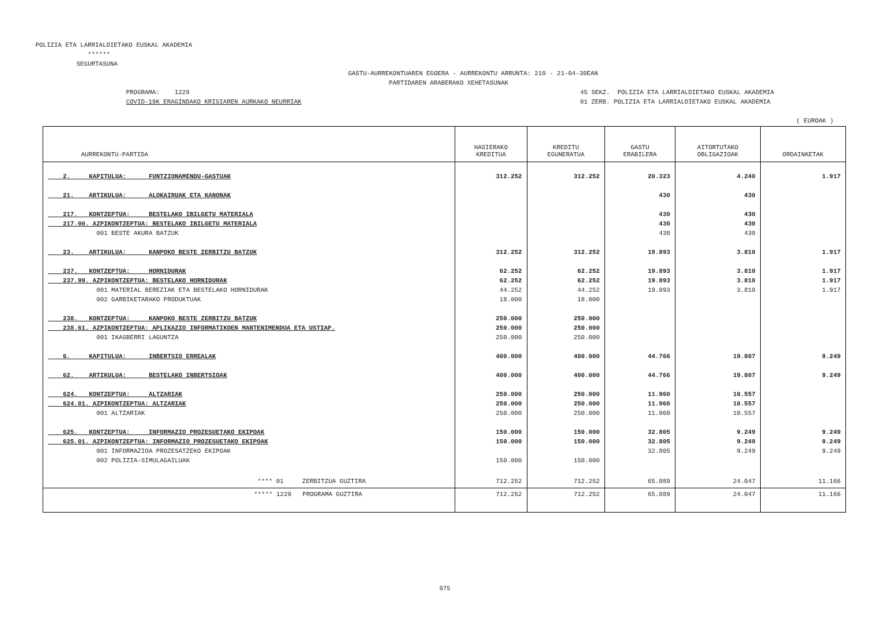POLIZIA ETA LARRIALDIETAKO EUSKAL AKADEMIA
******
SEGURTASUNA
GASTU-AURREKONTUAREN EGOERA - AURREKONTU ARRUNTA: 210 - 21-04-30EAN
PARTIDAREN ARABERAKO XEHETASUNAK
PROGRAMA: 1229
COVID-19K ERAGINDAKO KRISIAREN AURKAKO NEURRIAK
45 SEKZ. POLIZIA ETA LARRIALDIETAKO EUSKAL AKADEMIA
01 ZERB. POLIZIA ETA LARRIALDIETAKO EUSKAL AKADEMIA
( EUROAK )
| AURREKONTU-PARTIDA | HASIERAKO KREDITUA | KREDITU EGUNERATUA | GASTU ERABILERA | AITORTUTAKO OBLIGAZIOAK | ORDAINKETAK |
| --- | --- | --- | --- | --- | --- |
| 2. KAPITULUA: FUNTZIONAMENDU-GASTUAK | 312.252 | 312.252 | 20.323 | 4.240 | 1.917 |
| 21. ARTIKULUA: ALOKAIRUAK ETA KANONAK | | | 430 | 430 | |
| 217. KONTZEPTUA: BESTELAKO IBILGETU MATERIALA | | | 430 | 430 | |
| 217.00. AZPIKONTZEPTUA: BESTELAKO IBILGETU MATERIALA | | | 430 | 430 | |
| 001 BESTE AKURA BATZUK | | | 430 | 430 | |
| 23. ARTIKULUA: KANPOKO BESTE ZERBITZU BATZUK | 312.252 | 312.252 | 19.893 | 3.810 | 1.917 |
| 237. KONTZEPTUA: HORNIDURAK | 62.252 | 62.252 | 19.893 | 3.810 | 1.917 |
| 237.99. AZPIKONTZEPTUA: BESTELAKO HORNIDURAK | 62.252 | 62.252 | 19.893 | 3.810 | 1.917 |
| 001 MATERIAL BEREZIAK ETA BESTELAKO HORNIDURAK | 44.252 | 44.252 | 19.893 | 3.810 | 1.917 |
| 002 GARBIKETARAKO PRODUKTUAK | 18.000 | 18.000 | | | |
| 238. KONTZEPTUA: KANPOKO BESTE ZERBITZU BATZUK | 250.000 | 250.000 | | | |
| 238.61. AZPIKONTZEPTUA: APLIKAZIO INFORMATIKOEN MANTENIMENDUA ETA USTIAP. | 250.000 | 250.000 | | | |
| 001 IKASBERRI LAGUNTZA | 250.000 | 250.000 | | | |
| 6. KAPITULUA: INBERTSIO ERREALAK | 400.000 | 400.000 | 44.766 | 19.807 | 9.249 |
| 62. ARTIKULUA: BESTELAKO INBERTSIOAK | 400.000 | 400.000 | 44.766 | 19.807 | 9.249 |
| 624. KONTZEPTUA: ALTZARIAK | 250.000 | 250.000 | 11.960 | 10.557 | |
| 624.01. AZPIKONTZEPTUA: ALTZARIAK | 250.000 | 250.000 | 11.960 | 10.557 | |
| 001 ALTZARIAK | 250.000 | 250.000 | 11.960 | 10.557 | |
| 625. KONTZEPTUA: INFORMAZIO PROZESUETAKO EKIPOAK | 150.000 | 150.000 | 32.805 | 9.249 | 9.249 |
| 625.01. AZPIKONTZEPTUA: INFORMAZIO PROZESUETAKO EKIPOAK | 150.000 | 150.000 | 32.805 | 9.249 | 9.249 |
| 001 INFORMAZIOA PROZESATZEKO EKIPOAK | | | 32.805 | 9.249 | 9.249 |
| 002 POLIZIA-SIMULAGAILUAK | 150.000 | 150.000 | | | |
| **** 01 ZERBITZUA GUZTIRA | 712.252 | 712.252 | 65.089 | 24.047 | 11.166 |
| ***** 1229 PROGRAMA GUZTIRA | 712.252 | 712.252 | 65.089 | 24.047 | 11.166 |
975